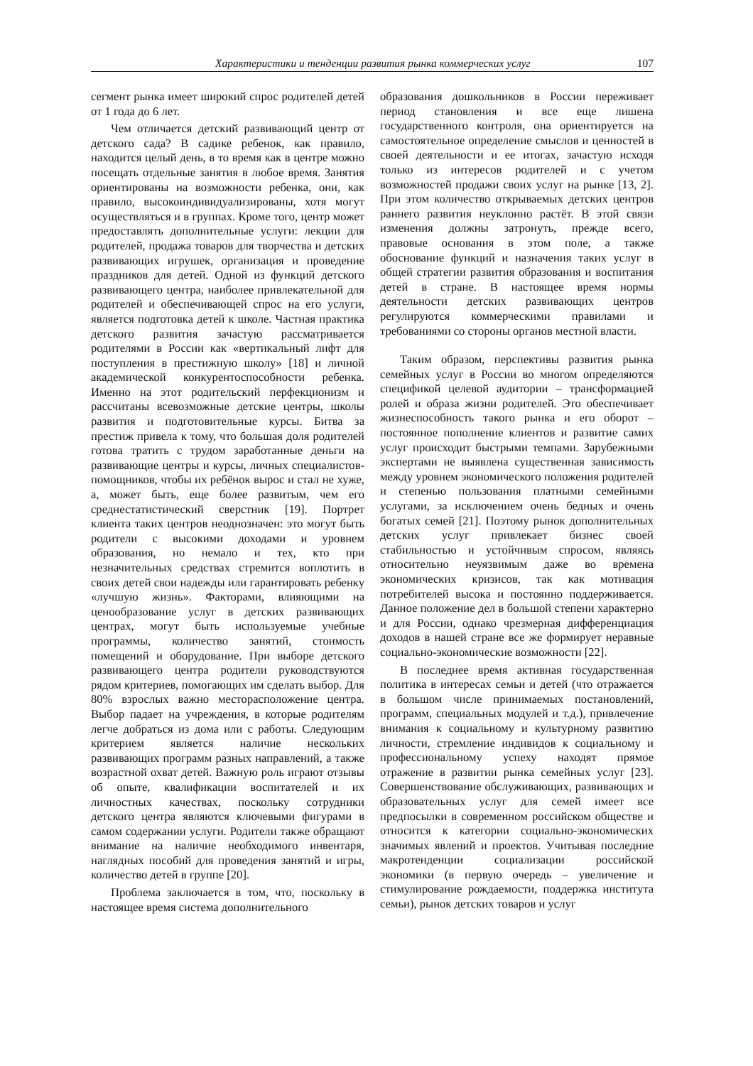Характеристики и тенденции развития рынка коммерческих услуг 107
сегмент рынка имеет широкий спрос родителей детей от 1 года до 6 лет.
Чем отличается детский развивающий центр от детского сада? В садике ребенок, как правило, находится целый день, в то время как в центре можно посещать отдельные занятия в любое время. Занятия ориентированы на возможности ребенка, они, как правило, высокоиндивидуализированы, хотя могут осуществляться и в группах. Кроме того, центр может предоставлять дополнительные услуги: лекции для родителей, продажа товаров для творчества и детских развивающих игрушек, организация и проведение праздников для детей. Одной из функций детского развивающего центра, наиболее привлекательной для родителей и обеспечивающей спрос на его услуги, является подготовка детей к школе. Частная практика детского развития зачастую рассматривается родителями в России как «вертикальный лифт для поступления в престижную школу» [18] и личной академической конкурентоспособности ребенка. Именно на этот родительский перфекционизм и рассчитаны всевозможные детские центры, школы развития и подготовительные курсы. Битва за престиж привела к тому, что большая доля родителей готова тратить с трудом заработанные деньги на развивающие центры и курсы, личных специалистов-помощников, чтобы их ребёнок вырос и стал не хуже, а, может быть, еще более развитым, чем его среднестатистический сверстник [19]. Портрет клиента таких центров неоднозначен: это могут быть родители с высокими доходами и уровнем образования, но немало и тех, кто при незначительных средствах стремится воплотить в своих детей свои надежды или гарантировать ребенку «лучшую жизнь». Факторами, влияющими на ценообразование услуг в детских развивающих центрах, могут быть используемые учебные программы, количество занятий, стоимость помещений и оборудование. При выборе детского развивающего центра родители руководствуются рядом критериев, помогающих им сделать выбор. Для 80% взрослых важно месторасположение центра. Выбор падает на учреждения, в которые родителям легче добраться из дома или с работы. Следующим критерием является наличие нескольких развивающих программ разных направлений, а также возрастной охват детей. Важную роль играют отзывы об опыте, квалификации воспитателей и их личностных качествах, поскольку сотрудники детского центра являются ключевыми фигурами в самом содержании услуги. Родители также обращают внимание на наличие необходимого инвентаря, наглядных пособий для проведения занятий и игры, количество детей в группе [20].
Проблема заключается в том, что, поскольку в настоящее время система дополнительного
образования дошкольников в России переживает период становления и все еще лишена государственного контроля, она ориентируется на самостоятельное определение смыслов и ценностей в своей деятельности и ее итогах, зачастую исходя только из интересов родителей и с учетом возможностей продажи своих услуг на рынке [13, 2]. При этом количество открываемых детских центров раннего развития неуклонно растёт. В этой связи изменения должны затронуть, прежде всего, правовые основания в этом поле, а также обоснование функций и назначения таких услуг в общей стратегии развития образования и воспитания детей в стране. В настоящее время нормы деятельности детских развивающих центров регулируются коммерческими правилами и требованиями со стороны органов местной власти.
Таким образом, перспективы развития рынка семейных услуг в России во многом определяются спецификой целевой аудитории – трансформацией ролей и образа жизни родителей. Это обеспечивает жизнеспособность такого рынка и его оборот – постоянное пополнение клиентов и развитие самих услуг происходит быстрыми темпами. Зарубежными экспертами не выявлена существенная зависимость между уровнем экономического положения родителей и степенью пользования платными семейными услугами, за исключением очень бедных и очень богатых семей [21]. Поэтому рынок дополнительных детских услуг привлекает бизнес своей стабильностью и устойчивым спросом, являясь относительно неуязвимым даже во времена экономических кризисов, так как мотивация потребителей высока и постоянно поддерживается. Данное положение дел в большой степени характерно и для России, однако чрезмерная дифференциация доходов в нашей стране все же формирует неравные социально-экономические возможности [22].
В последнее время активная государственная политика в интересах семьи и детей (что отражается в большом числе принимаемых постановлений, программ, специальных модулей и т.д.), привлечение внимания к социальному и культурному развитию личности, стремление индивидов к социальному и профессиональному успеху находят прямое отражение в развитии рынка семейных услуг [23]. Совершенствование обслуживающих, развивающих и образовательных услуг для семей имеет все предпосылки в современном российском обществе и относится к категории социально-экономических значимых явлений и проектов. Учитывая последние макротенденции социализации российской экономики (в первую очередь – увеличение и стимулирование рождаемости, поддержка института семьи), рынок детских товаров и услуг